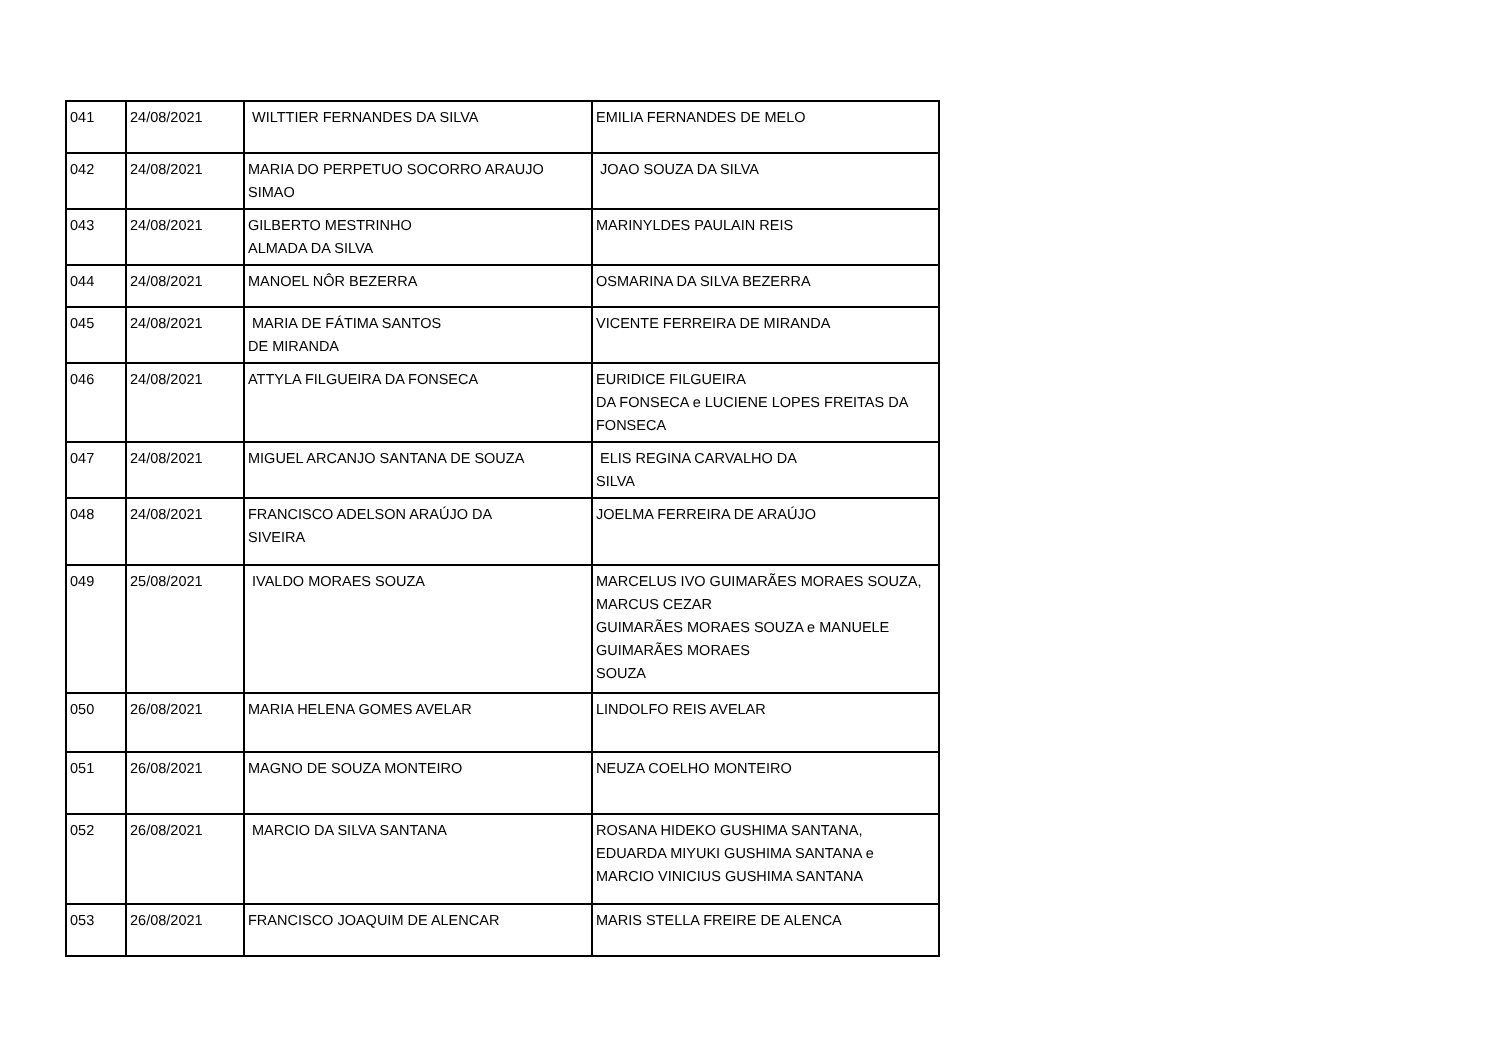| 041 | 24/08/2021 | WILTTIER FERNANDES DA SILVA | EMILIA FERNANDES DE MELO |
| 042 | 24/08/2021 | MARIA DO PERPETUO SOCORRO ARAUJO SIMAO | JOAO SOUZA DA SILVA |
| 043 | 24/08/2021 | GILBERTO MESTRINHO ALMADA DA SILVA | MARINYLDES PAULAIN REIS |
| 044 | 24/08/2021 | MANOEL NÔR BEZERRA | OSMARINA DA SILVA BEZERRA |
| 045 | 24/08/2021 | MARIA DE FÁTIMA SANTOS DE MIRANDA | VICENTE FERREIRA DE MIRANDA |
| 046 | 24/08/2021 | ATTYLA FILGUEIRA DA FONSECA | EURIDICE FILGUEIRA DA FONSECA e LUCIENE LOPES FREITAS DA FONSECA |
| 047 | 24/08/2021 | MIGUEL ARCANJO SANTANA DE SOUZA | ELIS REGINA CARVALHO DA SILVA |
| 048 | 24/08/2021 | FRANCISCO ADELSON ARAÚJO DA SIVEIRA | JOELMA FERREIRA DE ARAÚJO |
| 049 | 25/08/2021 | IVALDO MORAES SOUZA | MARCELUS IVO GUIMARÃES MORAES SOUZA, MARCUS CEZAR GUIMARÃES MORAES SOUZA e MANUELE GUIMARÃES MORAES SOUZA |
| 050 | 26/08/2021 | MARIA HELENA GOMES AVELAR | LINDOLFO REIS AVELAR |
| 051 | 26/08/2021 | MAGNO DE SOUZA MONTEIRO | NEUZA COELHO MONTEIRO |
| 052 | 26/08/2021 | MARCIO DA SILVA SANTANA | ROSANA HIDEKO GUSHIMA SANTANA, EDUARDA MIYUKI GUSHIMA SANTANA e MARCIO VINICIUS GUSHIMA SANTANA |
| 053 | 26/08/2021 | FRANCISCO JOAQUIM DE ALENCAR | MARIS STELLA FREIRE DE ALENCA |